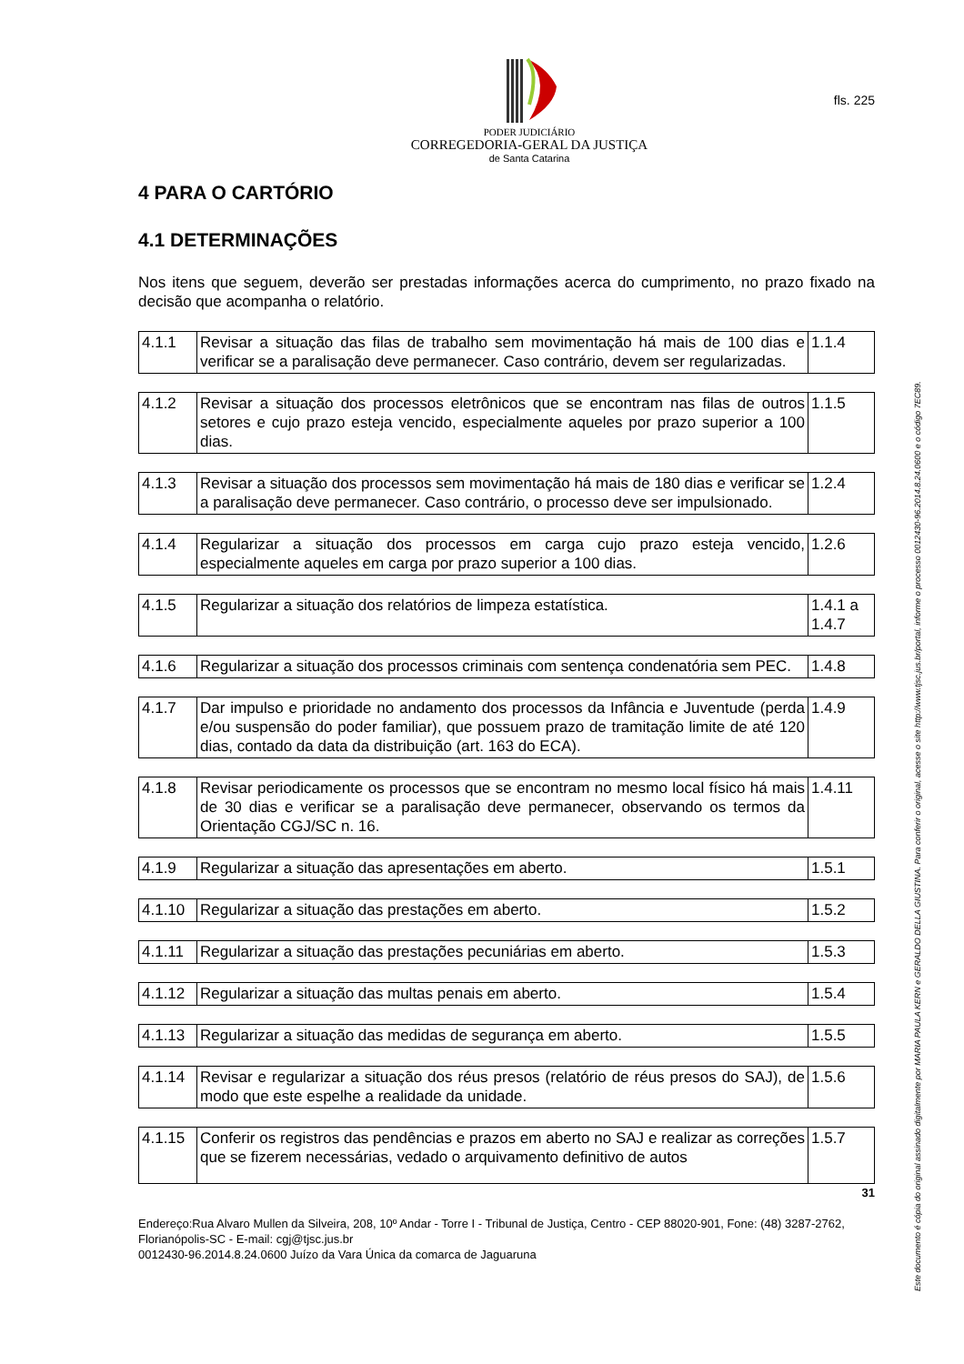PODER JUDICIÁRIO
CORREGEDORIA-GERAL DA JUSTIÇA
de Santa Catarina
fls. 225
4 PARA O CARTÓRIO
4.1 DETERMINAÇÕES
Nos itens que seguem, deverão ser prestadas informações acerca do cumprimento, no prazo fixado na decisão que acompanha o relatório.
| 4.1.1 | Revisar a situação das filas de trabalho sem movimentação há mais de 100 dias e verificar se a paralisação deve permanecer. Caso contrário, devem ser regularizadas. | 1.1.4 |
| 4.1.2 | Revisar a situação dos processos eletrônicos que se encontram nas filas de outros setores e cujo prazo esteja vencido, especialmente aqueles por prazo superior a 100 dias. | 1.1.5 |
| 4.1.3 | Revisar a situação dos processos sem movimentação há mais de 180 dias e verificar se a paralisação deve permanecer. Caso contrário, o processo deve ser impulsionado. | 1.2.4 |
| 4.1.4 | Regularizar a situação dos processos em carga cujo prazo esteja vencido, especialmente aqueles em carga por prazo superior a 100 dias. | 1.2.6 |
| 4.1.5 | Regularizar a situação dos relatórios de limpeza estatística. | 1.4.1 a 1.4.7 |
| 4.1.6 | Regularizar a situação dos processos criminais com sentença condenatória sem PEC. | 1.4.8 |
| 4.1.7 | Dar impulso e prioridade no andamento dos processos da Infância e Juventude (perda e/ou suspensão do poder familiar), que possuem prazo de tramitação limite de até 120 dias, contado da data da distribuição (art. 163 do ECA). | 1.4.9 |
| 4.1.8 | Revisar periodicamente os processos que se encontram no mesmo local físico há mais de 30 dias e verificar se a paralisação deve permanecer, observando os termos da Orientação CGJ/SC n. 16. | 1.4.11 |
| 4.1.9 | Regularizar a situação das apresentações em aberto. | 1.5.1 |
| 4.1.10 | Regularizar a situação das prestações em aberto. | 1.5.2 |
| 4.1.11 | Regularizar a situação das prestações pecuniárias em aberto. | 1.5.3 |
| 4.1.12 | Regularizar a situação das multas penais em aberto. | 1.5.4 |
| 4.1.13 | Regularizar a situação das medidas de segurança em aberto. | 1.5.5 |
| 4.1.14 | Revisar e regularizar a situação dos réus presos (relatório de réus presos do SAJ), de modo que este espelhe a realidade da unidade. | 1.5.6 |
| 4.1.15 | Conferir os registros das pendências e prazos em aberto no SAJ e realizar as correções que se fizerem necessárias, vedado o arquivamento definitivo de autos | 1.5.7 |
31
Endereço:Rua Alvaro Mullen da Silveira, 208, 10º Andar - Torre I - Tribunal de Justiça, Centro - CEP 88020-901, Fone: (48) 3287-2762, Florianópolis-SC - E-mail: cgj@tjsc.jus.br
0012430-96.2014.8.24.0600 Juízo da Vara Única da comarca de Jaguaruna
Este documento é cópia do original assinado digitalmente por MARIA PAULA KERN e GERALDO DELLA GIUSTINA. Para conferir o original, acesse o site http://www.tjsc.jus.br/portal, informe o processo 0012430-96.2014.8.24.0600 e o código 7EC89.